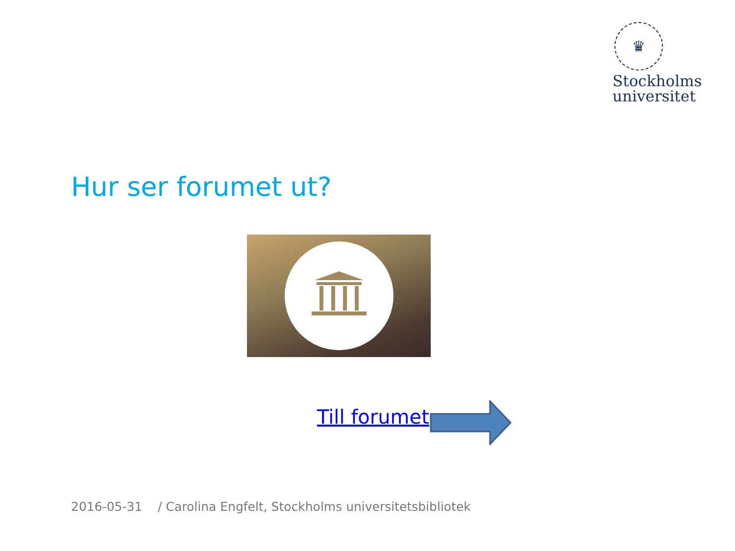♛
Stockholms
universitet
Hur ser forumet ut?
Till forumet
2016-05-31 / Carolina Engfelt, Stockholms universitetsbibliotek